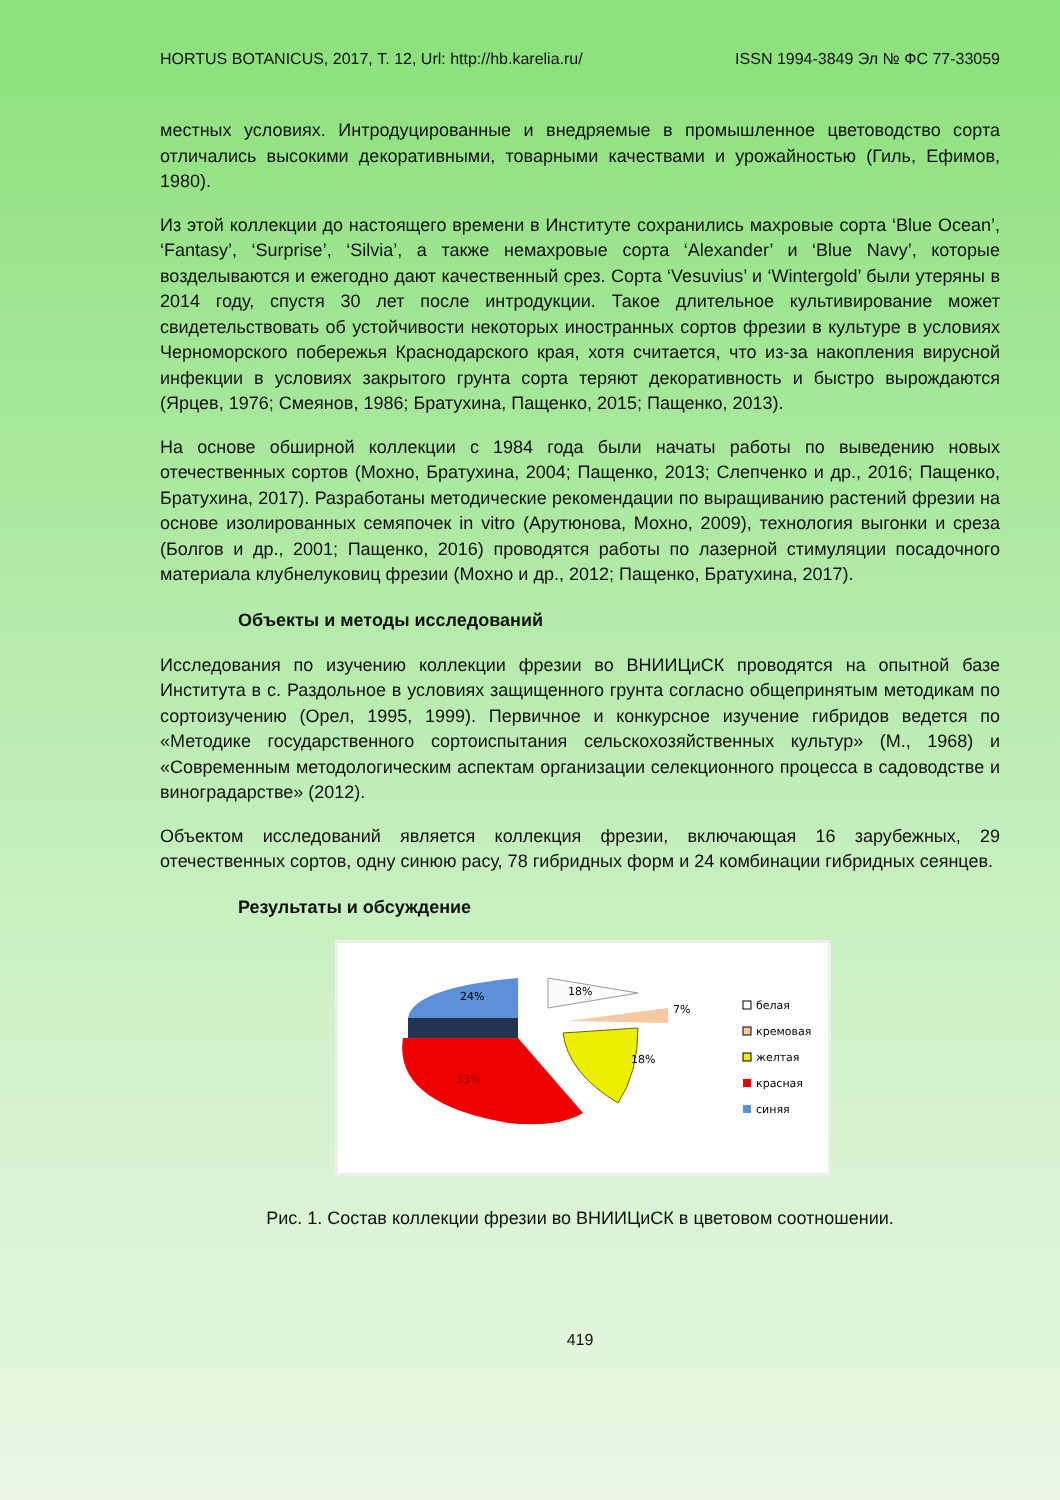HORTUS BOTANICUS, 2017, Т. 12, Url: http://hb.karelia.ru/ ISSN 1994-3849 Эл № ФС 77-33059
местных условиях. Интродуцированные и внедряемые в промышленное цветоводство сорта отличались высокими декоративными, товарными качествами и урожайностью (Гиль, Ефимов, 1980).
Из этой коллекции до настоящего времени в Институте сохранились махровые сорта ‘Blue Ocean’, ‘Fantasy’, ‘Surprise’, ‘Silvia’, а также немахровые сорта ‘Alexander’ и ‘Blue Navy’, которые возделываются и ежегодно дают качественный срез. Сорта ‘Vesuvius’ и ‘Wintergold’ были утеряны в 2014 году, спустя 30 лет после интродукции. Такое длительное культивирование может свидетельствовать об устойчивости некоторых иностранных сортов фрезии в культуре в условиях Черноморского побережья Краснодарского края, хотя считается, что из-за накопления вирусной инфекции в условиях закрытого грунта сорта теряют декоративность и быстро вырождаются (Ярцев, 1976; Смеянов, 1986; Братухина, Пащенко, 2015; Пащенко, 2013).
На основе обширной коллекции с 1984 года были начаты работы по выведению новых отечественных сортов (Мохно, Братухина, 2004; Пащенко, 2013; Слепченко и др., 2016; Пащенко, Братухина, 2017). Разработаны методические рекомендации по выращиванию растений фрезии на основе изолированных семяпочек in vitro (Арутюнова, Мохно, 2009), технология выгонки и среза (Болгов и др., 2001; Пащенко, 2016) проводятся работы по лазерной стимуляции посадочного материала клубнелуковиц фрезии (Мохно и др., 2012; Пащенко, Братухина, 2017).
Объекты и методы исследований
Исследования по изучению коллекции фрезии во ВНИИЦиСК проводятся на опытной базе Института в с. Раздольное в условиях защищенного грунта согласно общепринятым методикам по сортоизучению (Орел, 1995, 1999). Первичное и конкурсное изучение гибридов ведется по «Методике государственного сортоиспытания сельскохозяйственных культур» (М., 1968) и «Современным методологическим аспектам организации селекционного процесса в садоводстве и виноградарстве» (2012).
Объектом исследований является коллекция фрезии, включающая 16 зарубежных, 29 отечественных сортов, одну синюю расу, 78 гибридных форм и 24 комбинации гибридных сеянцев.
Результаты и обсуждение
24%
18%
7%
18%
33%
белая
кремовая
желтая
красная
синяя
Рис. 1. Состав коллекции фрезии во ВНИИЦиСК в цветовом соотношении.
419